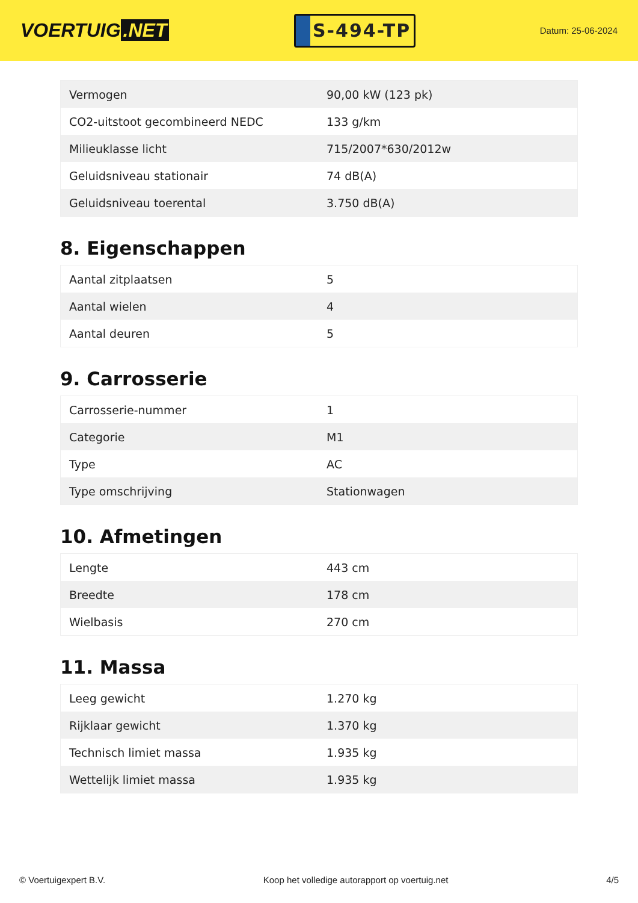VOERTUIG.NET
S-494-TP
Datum: 25-06-2024
| Vermogen | 90,00 kW (123 pk) |
| CO2-uitstoot gecombineerd NEDC | 133 g/km |
| Milieuklasse licht | 715/2007*630/2012w |
| Geluidsniveau stationair | 74 dB(A) |
| Geluidsniveau toerental | 3.750 dB(A) |
8. Eigenschappen
| Aantal zitplaatsen | 5 |
| Aantal wielen | 4 |
| Aantal deuren | 5 |
9. Carrosserie
| Carrosserie-nummer | 1 |
| Categorie | M1 |
| Type | AC |
| Type omschrijving | Stationwagen |
10. Afmetingen
| Lengte | 443 cm |
| Breedte | 178 cm |
| Wielbasis | 270 cm |
11. Massa
| Leeg gewicht | 1.270 kg |
| Rijklaar gewicht | 1.370 kg |
| Technisch limiet massa | 1.935 kg |
| Wettelijk limiet massa | 1.935 kg |
© Voertuigexpert B.V. Koop het volledige autorapport op voertuig.net 4/5